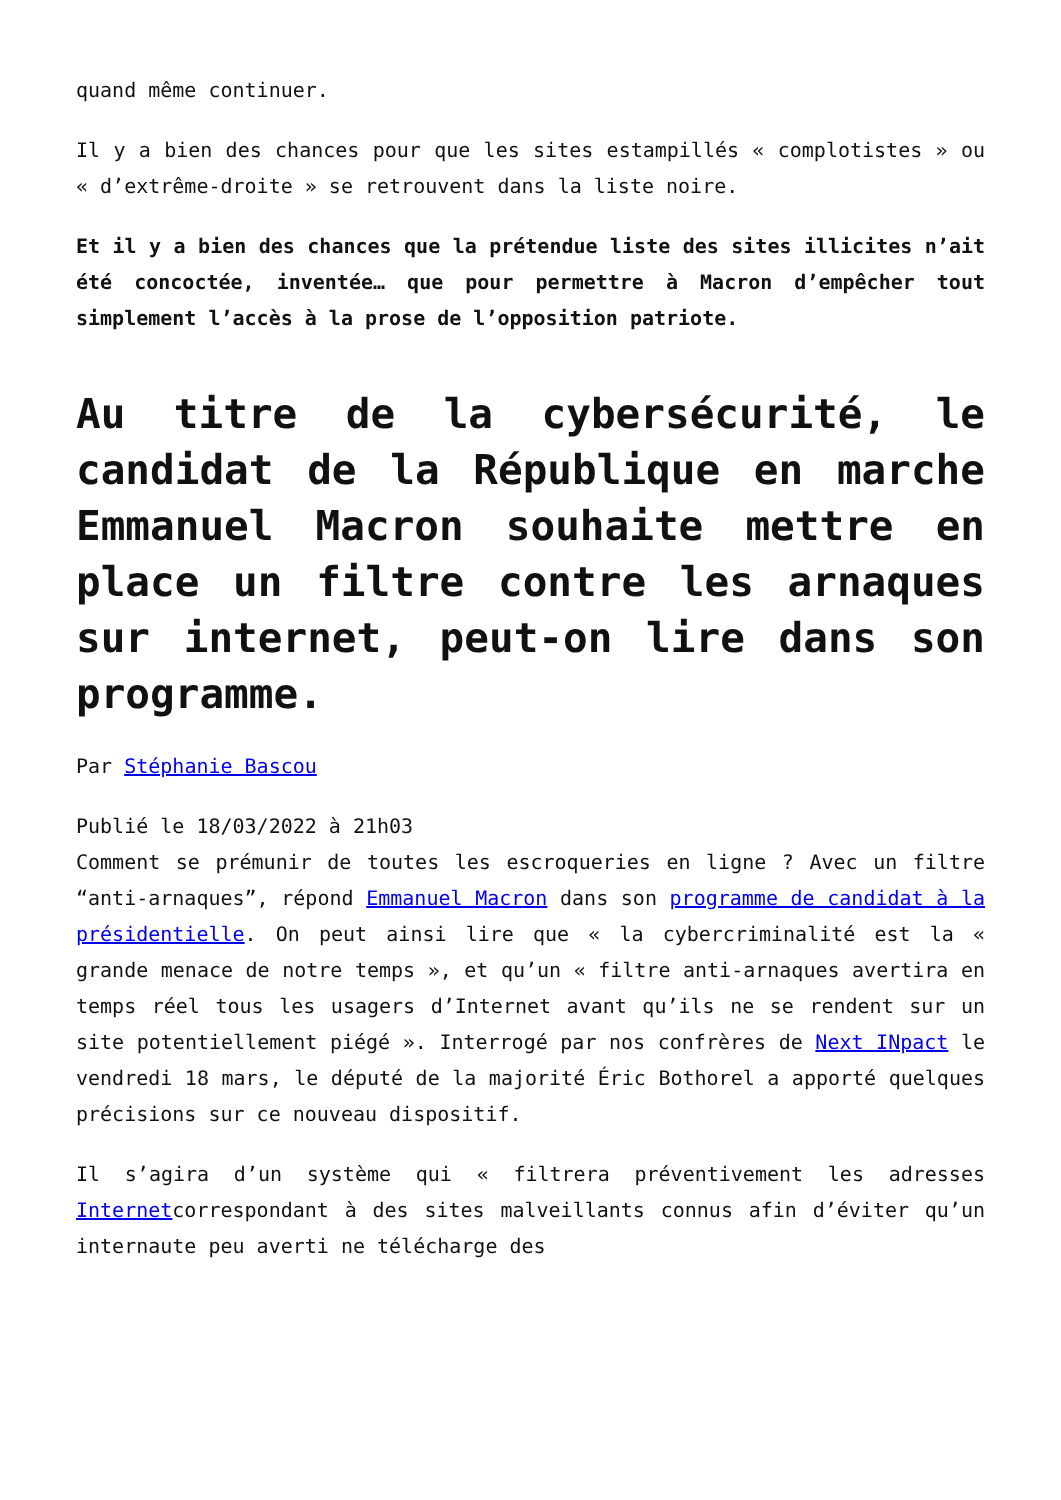quand même continuer.
Il y a bien des chances pour que les sites estampillés « complotistes » ou « d’extrême-droite » se retrouvent dans la liste noire.
Et il y a bien des chances que la prétendue liste des sites illicites n’ait été concoctée, inventée… que pour permettre à Macron d’empêcher tout simplement l’accès à la prose de l’opposition patriote.
Au titre de la cybersécurité, le candidat de la République en marche Emmanuel Macron souhaite mettre en place un filtre contre les arnaques sur internet, peut-on lire dans son programme.
Par Stéphanie Bascou
Publié le 18/03/2022 à 21h03
Comment se prémunir de toutes les escroqueries en ligne ? Avec un filtre “anti-arnaques”, répond Emmanuel Macron dans son programme de candidat à la présidentielle. On peut ainsi lire que « la cybercriminalité est la « grande menace de notre temps », et qu’un « filtre anti-arnaques avertira en temps réel tous les usagers d’Internet avant qu’ils ne se rendent sur un site potentiellement piégé ». Interrogé par nos confrères de Next INpact le vendredi 18 mars, le député de la majorité Éric Bothorel a apporté quelques précisions sur ce nouveau dispositif.
Il s’agira d’un système qui « filtrera préventivement les adresses Internetcorrespondant à des sites malveillants connus afin d’éviter qu’un internaute peu averti ne télécharge des